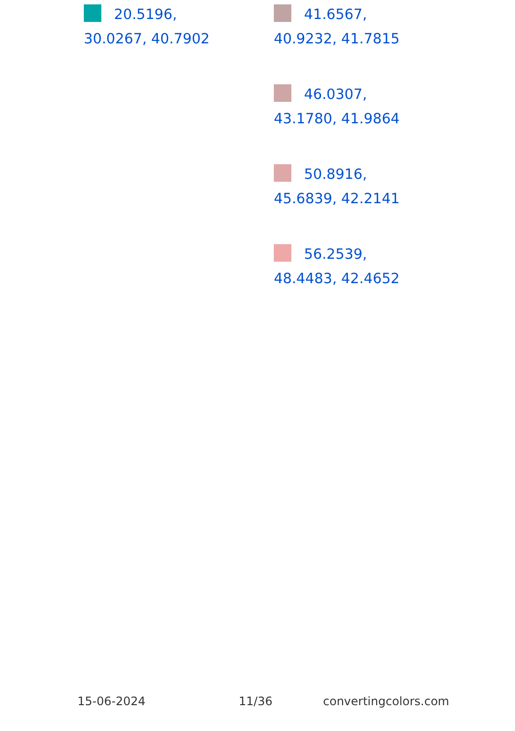20.5196, 30.0267, 40.7902 41.6567, 40.9232, 41.7815
46.0307, 43.1780, 41.9864
50.8916, 45.6839, 42.2141
56.2539, 48.4483, 42.4652
15-06-2024 11/36 convertingcolors.com